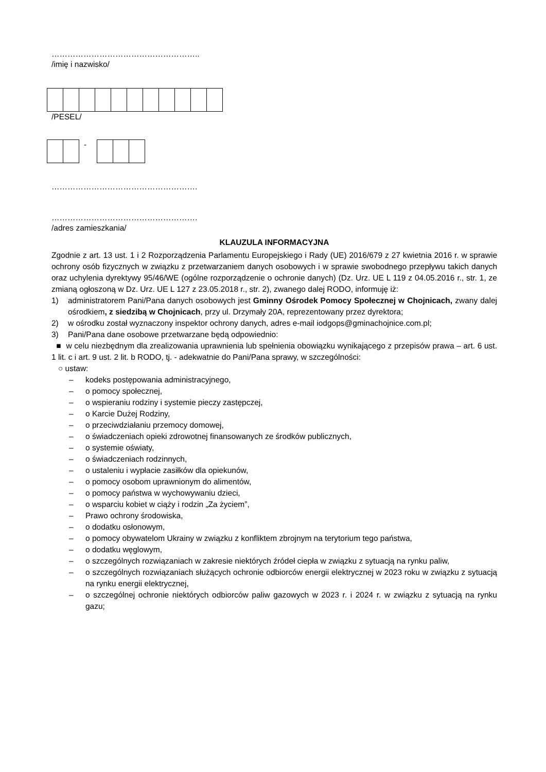………………………………………………..
/imię i nazwisko/
/PESEL/
-
……………………………………………….
……………………………………………….
/adres zamieszkania/
KLAUZULA INFORMACYJNA
Zgodnie z art. 13 ust. 1 i 2 Rozporządzenia Parlamentu Europejskiego i Rady (UE) 2016/679 z 27 kwietnia 2016 r. w sprawie ochrony osób fizycznych w związku z przetwarzaniem danych osobowych i w sprawie swobodnego przepływu takich danych oraz uchylenia dyrektywy 95/46/WE (ogólne rozporządzenie o ochronie danych) (Dz. Urz. UE L 119 z 04.05.2016 r., str. 1, ze zmianą ogłoszoną w Dz. Urz. UE L 127 z 23.05.2018 r., str. 2), zwanego dalej RODO, informuję iż:
1) administratorem Pani/Pana danych osobowych jest Gminny Ośrodek Pomocy Społecznej w Chojnicach, zwany dalej ośrodkiem, z siedzibą w Chojnicach, przy ul. Drzymały 20A, reprezentowany przez dyrektora;
2) w ośrodku został wyznaczony inspektor ochrony danych, adres e-mail iodgops@gminachojnice.com.pl;
3) Pani/Pana dane osobowe przetwarzane będą odpowiednio:
■ w celu niezbędnym dla zrealizowania uprawnienia lub spełnienia obowiązku wynikającego z przepisów prawa – art. 6 ust. 1 lit. c i art. 9 ust. 2 lit. b RODO, tj. - adekwatnie do Pani/Pana sprawy, w szczególności:
○ ustaw:
– kodeks postępowania administracyjnego,
– o pomocy społecznej,
– o wspieraniu rodziny i systemie pieczy zastępczej,
– o Karcie Dużej Rodziny,
– o przeciwdziałaniu przemocy domowej,
– o świadczeniach opieki zdrowotnej finansowanych ze środków publicznych,
– o systemie oświaty,
– o świadczeniach rodzinnych,
– o ustaleniu i wypłacie zasiłków dla opiekunów,
– o pomocy osobom uprawnionym do alimentów,
– o pomocy państwa w wychowywaniu dzieci,
– o wsparciu kobiet w ciąży i rodzin „Za życiem”,
– Prawo ochrony środowiska,
– o dodatku osłonowym,
– o pomocy obywatelom Ukrainy w związku z konfliktem zbrojnym na terytorium tego państwa,
– o dodatku węglowym,
– o szczególnych rozwiązaniach w zakresie niektórych źródeł ciepła w związku z sytuacją na rynku paliw,
– o szczególnych rozwiązaniach służących ochronie odbiorców energii elektrycznej w 2023 roku w związku z sytuacją na rynku energii elektrycznej,
– o szczególnej ochronie niektórych odbiorców paliw gazowych w 2023 r. i 2024 r. w związku z sytuacją na rynku gazu;